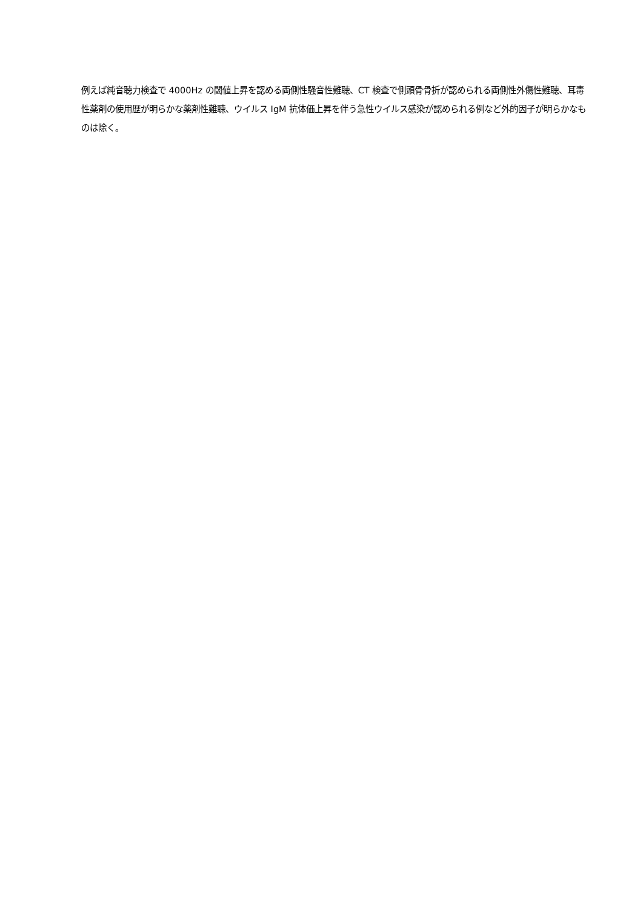例えば純音聴力検査で 4000Hz の閾値上昇を認める両側性騒音性難聴、CT 検査で側頭骨骨折が認められる両側性外傷性難聴、耳毒性薬剤の使用歴が明らかな薬剤性難聴、ウイルス IgM 抗体価上昇を伴う急性ウイルス感染が認められる例など外的因子が明らかなものは除く。